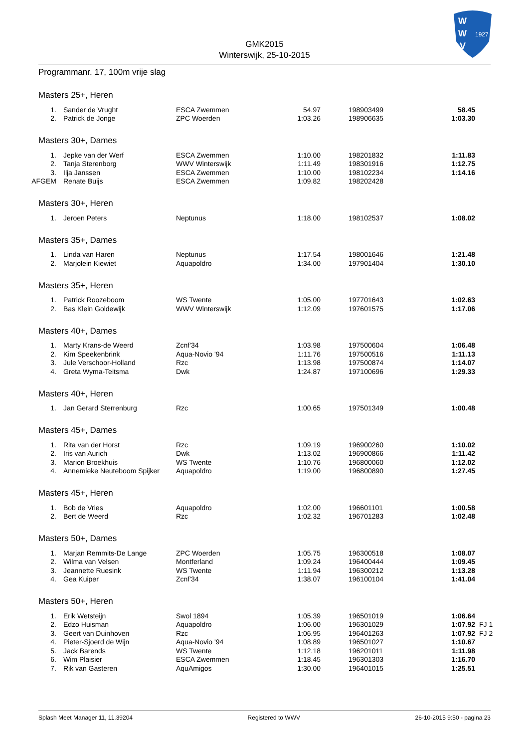W
W
V
1927
GMK2015
Winterswijk, 25-10-2015
Programmanr. 17, 100m vrije slag
Masters 25+, Heren
| 1. | Sander de Vrught | ESCA Zwemmen | 54.97 | 198903499 | 58.45 |
| 2. | Patrick de Jonge | ZPC Woerden | 1:03.26 | 198906635 | 1:03.30 |
Masters 30+, Dames
| 1. | Jepke van der Werf | ESCA Zwemmen | 1:10.00 | 198201832 | 1:11.83 |
| 2. | Tanja Sterenborg | WWV Winterswijk | 1:11.49 | 198301916 | 1:12.75 |
| 3. | Ilja Janssen | ESCA Zwemmen | 1:10.00 | 198102234 | 1:14.16 |
| AFGEM | Renate Buijs | ESCA Zwemmen | 1:09.82 | 198202428 | |
Masters 30+, Heren
| 1. | Jeroen Peters | Neptunus | 1:18.00 | 198102537 | 1:08.02 |
Masters 35+, Dames
| 1. | Linda van Haren | Neptunus | 1:17.54 | 198001646 | 1:21.48 |
| 2. | Marjolein Kiewiet | Aquapoldro | 1:34.00 | 197901404 | 1:30.10 |
Masters 35+, Heren
| 1. | Patrick Roozeboom | WS Twente | 1:05.00 | 197701643 | 1:02.63 |
| 2. | Bas Klein Goldewijk | WWV Winterswijk | 1:12.09 | 197601575 | 1:17.06 |
Masters 40+, Dames
| 1. | Marty Krans-de Weerd | Zcnf'34 | 1:03.98 | 197500604 | 1:06.48 |
| 2. | Kim Speekenbrink | Aqua-Novio '94 | 1:11.76 | 197500516 | 1:11.13 |
| 3. | Jule Verschoor-Holland | Rzc | 1:13.98 | 197500874 | 1:14.07 |
| 4. | Greta Wyma-Teitsma | Dwk | 1:24.87 | 197100696 | 1:29.33 |
Masters 40+, Heren
| 1. | Jan Gerard Sterrenburg | Rzc | 1:00.65 | 197501349 | 1:00.48 |
Masters 45+, Dames
| 1. | Rita van der Horst | Rzc | 1:09.19 | 196900260 | 1:10.02 |
| 2. | Iris van Aurich | Dwk | 1:13.02 | 196900866 | 1:11.42 |
| 3. | Marion Broekhuis | WS Twente | 1:10.76 | 196800060 | 1:12.02 |
| 4. | Annemieke Neuteboom Spijker | Aquapoldro | 1:19.00 | 196800890 | 1:27.45 |
Masters 45+, Heren
| 1. | Bob de Vries | Aquapoldro | 1:02.00 | 196601101 | 1:00.58 |
| 2. | Bert de Weerd | Rzc | 1:02.32 | 196701283 | 1:02.48 |
Masters 50+, Dames
| 1. | Marjan Remmits-De Lange | ZPC Woerden | 1:05.75 | 196300518 | 1:08.07 |
| 2. | Wilma van Velsen | Montferland | 1:09.24 | 196400444 | 1:09.45 |
| 3. | Jeannette Ruesink | WS Twente | 1:11.94 | 196300212 | 1:13.28 |
| 4. | Gea Kuiper | Zcnf'34 | 1:38.07 | 196100104 | 1:41.04 |
Masters 50+, Heren
| 1. | Erik Wetsteijn | Swol 1894 | 1:05.39 | 196501019 | 1:06.64 | |
| 2. | Edzo Huisman | Aquapoldro | 1:06.00 | 196301029 | 1:07.92 | FJ 1 |
| 3. | Geert van Duinhoven | Rzc | 1:06.95 | 196401263 | 1:07.92 | FJ 2 |
| 4. | Pieter-Sjoerd de Wijn | Aqua-Novio '94 | 1:08.89 | 196501027 | 1:10.67 | |
| 5. | Jack Barends | WS Twente | 1:12.18 | 196201011 | 1:11.98 | |
| 6. | Wim Plaisier | ESCA Zwemmen | 1:18.45 | 196301303 | 1:16.70 | |
| 7. | Rik van Gasteren | AquAmigos | 1:30.00 | 196401015 | 1:25.51 | |
Splash Meet Manager 11, 11.39204 Registered to WWV 26-10-2015 9:50 - pagina 23